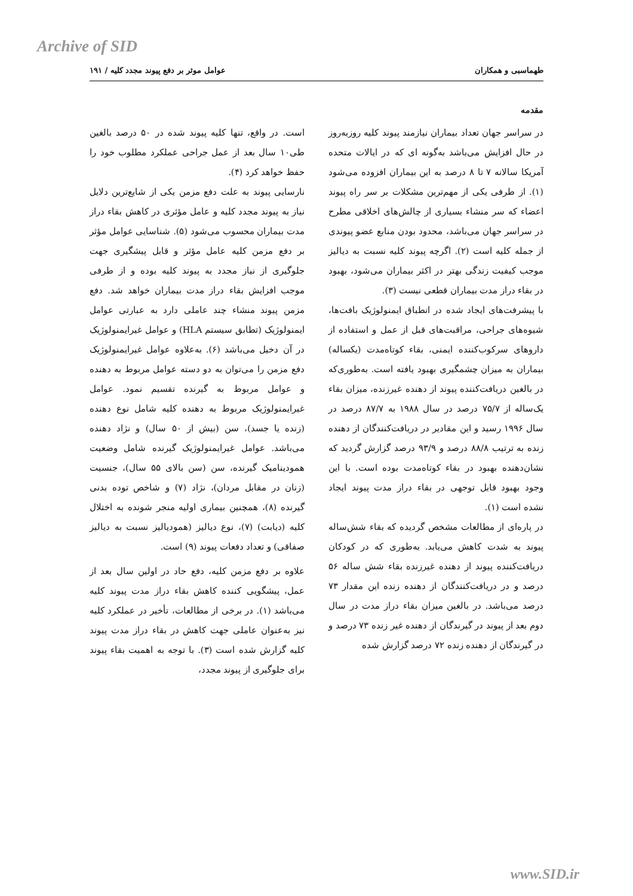Archive of SID
طهماسبی و همکاران عوامل موثر بر دفع پیوند مجدد کلیه / ۱۹۱
مقدمه
در سراسر جهان تعداد بیماران نیازمند پیوند کلیه روزبه‌روز در حال افزایش می‌باشد به‌گونه ای که در ایالات متحده آمریکا سالانه ۷ تا ۸ درصد به این بیماران افزوده می‌شود (۱). از طرفی یکی از مهم‌ترین مشکلات بر سر راه پیوند اعضاء که سر منشاء بسیاری از چالش‌های اخلاقی مطرح در سراسر جهان می‌باشد، محدود بودن منابع عضو پیوندی از جمله کلیه است (۲). اگرچه پیوند کلیه نسبت به دیالیز موجب کیفیت زندگی بهتر در اکثر بیماران می‌شود، بهبود در بقاء دراز مدت بیماران قطعی نیست (۳).
با پیشرفت‌های ایجاد شده در انطباق ایمنولوژیک بافت‌ها، شیوه‌های جراحی، مراقبت‌های قبل از عمل و استفاده از داروهای سرکوب‌کننده ایمنی، بقاء کوتاه‌مدت (یکساله) بیماران به میزان چشمگیری بهبود یافته است. به‌طوری‌که در بالغین دریافت‌کننده پیوند از دهنده غیرزنده، میزان بقاء یک‌ساله از ۷۵/۷ درصد در سال ۱۹۸۸ به ۸۷/۷ درصد در سال ۱۹۹۶ رسید و این مقادیر در دریافت‌کنندگان از دهنده زنده به ترتیب ۸۸/۸ درصد و ۹۳/۹ درصد گزارش گردید که نشان‌دهنده بهبود در بقاء کوتاه‌مدت بوده است. با این وجود بهبود قابل توجهی در بقاء دراز مدت پیوند ایجاد نشده است (۱).
در پاره‌ای از مطالعات مشخص گردیده که بقاء شش‌ساله پیوند به شدت کاهش می‌یابد. به‌طوری که در کودکان دریافت‌کننده پیوند از دهنده غیرزنده بقاء شش ساله ۵۶ درصد و در دریافت‌کنندگان از دهنده زنده این مقدار ۷۳ درصد می‌باشد. در بالغین میزان بقاء دراز مدت در سال دوم بعد از پیوند در گیرندگان از دهنده غیر زنده ۷۳ درصد و در گیرندگان از دهنده زنده ۷۲ درصد گزارش شده
است. در واقع، تنها کلیه پیوند شده در ۵۰ درصد بالغین طی۱۰ سال بعد از عمل جراحی عملکرد مطلوب خود را حفظ خواهد کرد (۴).
نارسایی پیوند به علت دفع مزمن یکی از شایع‌ترین دلایل نیاز به پیوند مجدد کلیه و عامل مؤثری در کاهش بقاء دراز مدت بیماران محسوب می‌شود (۵). شناسایی عوامل مؤثر بر دفع مزمن کلیه عامل مؤثر و قابل پیشگیری جهت جلوگیری از نیاز مجدد به پیوند کلیه بوده و از طرفی موجب افزایش بقاء دراز مدت بیماران خواهد شد. دفع مزمن پیوند منشاء چند عاملی دارد به عبارتی عوامل ایمنولوژیک (تطابق سیستم HLA) و عوامل غیرایمنولوژیک در آن دخیل می‌باشد (۶). به‌علاوه عوامل غیرایمنولوژیک دفع مزمن را می‌توان به دو دسته عوامل مربوط به دهنده و عوامل مربوط به گیرنده تقسیم نمود. عوامل غیرایمنولوژیک مربوط به دهنده کلیه شامل نوع دهنده (زنده یا جسد)، سن (بیش از ۵۰ سال) و نژاد دهنده می‌باشد. عوامل غیرایمنولوژیک گیرنده شامل وضعیت همودینامیک گیرنده، سن (سن بالای ۵۵ سال)، جنسیت (زنان در مقابل مردان)، نژاد (۷) و شاخص توده بدنی گیرنده (۸)، همچنین بیماری اولیه منجر شونده به اختلال کلیه (دیابت) (۷)، نوع دیالیز (همودیالیز نسبت به دیالیز صفاقی) و تعداد دفعات پیوند (۹) است.
علاوه بر دفع مزمن کلیه، دفع حاد در اولین سال بعد از عمل، پیشگویی کننده کاهش بقاء دراز مدت پیوند کلیه می‌باشد (۱). در برخی از مطالعات، تأخیر در عملکرد کلیه نیز به‌عنوان عاملی جهت کاهش در بقاء دراز مدت پیوند کلیه گزارش شده است (۳). با توجه به اهمیت بقاء پیوند برای جلوگیری از پیوند مجدد،
www.SID.ir